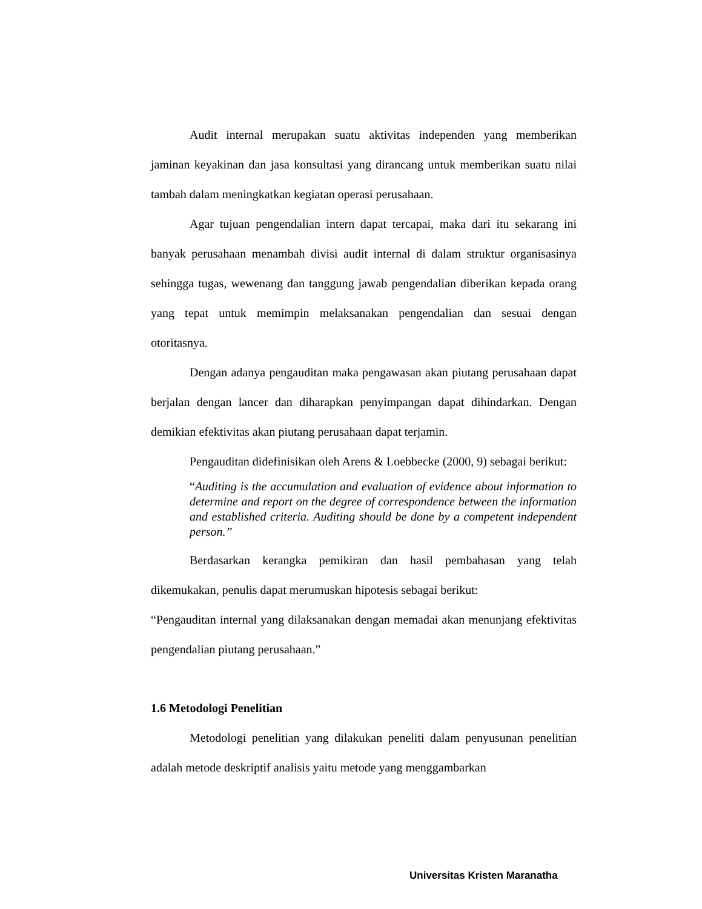Audit internal merupakan suatu aktivitas independen yang memberikan jaminan keyakinan dan jasa konsultasi yang dirancang untuk memberikan suatu nilai tambah dalam meningkatkan kegiatan operasi perusahaan.
Agar tujuan pengendalian intern dapat tercapai, maka dari itu sekarang ini banyak perusahaan menambah divisi audit internal di dalam struktur organisasinya sehingga tugas, wewenang dan tanggung jawab pengendalian diberikan kepada orang yang tepat untuk memimpin melaksanakan pengendalian dan sesuai dengan otoritasnya.
Dengan adanya pengauditan maka pengawasan akan piutang perusahaan dapat berjalan dengan lancer dan diharapkan penyimpangan dapat dihindarkan. Dengan demikian efektivitas akan piutang perusahaan dapat terjamin.
Pengauditan didefinisikan oleh Arens & Loebbecke (2000, 9) sebagai berikut:
“Auditing is the accumulation and evaluation of evidence about information to determine and report on the degree of correspondence between the information and established criteria. Auditing should be done by a competent independent person.”
Berdasarkan kerangka pemikiran dan hasil pembahasan yang telah dikemukakan, penulis dapat merumuskan hipotesis sebagai berikut:
“Pengauditan internal yang dilaksanakan dengan memadai akan menunjang efektivitas pengendalian piutang perusahaan.”
1.6 Metodologi Penelitian
Metodologi penelitian yang dilakukan peneliti dalam penyusunan penelitian adalah metode deskriptif analisis yaitu metode yang menggambarkan
Universitas Kristen Maranatha